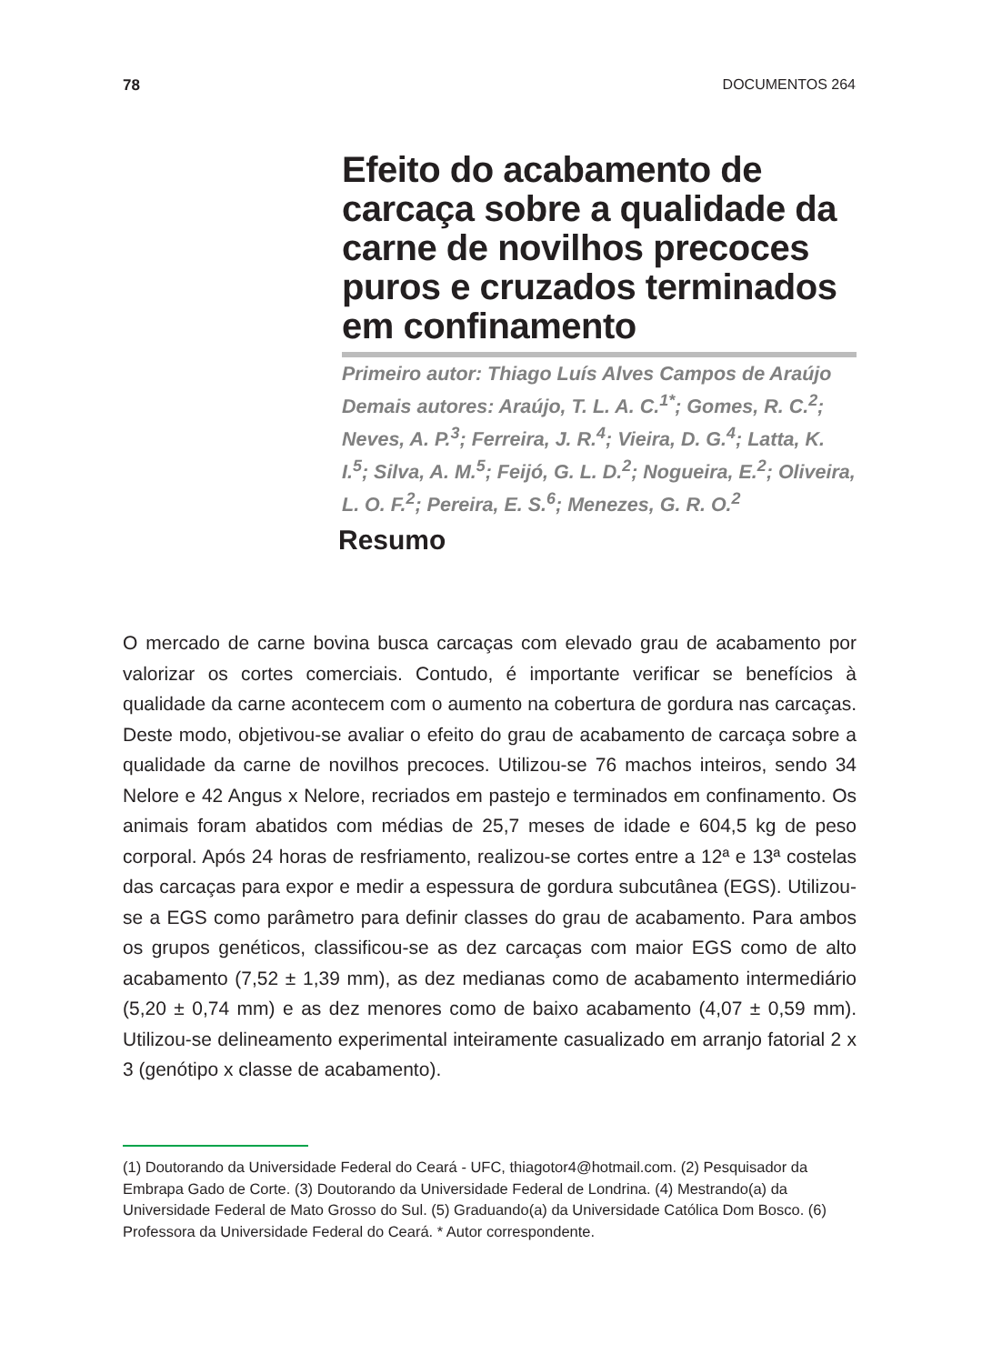78 DOCUMENTOS 264
Efeito do acabamento de carcaça sobre a qualidade da carne de novilhos precoces puros e cruzados terminados em confinamento
Primeiro autor: Thiago Luís Alves Campos de Araújo
Demais autores: Araújo, T. L. A. C.<sup>1*</sup>; Gomes, R. C.<sup>2</sup>; Neves, A. P.<sup>3</sup>; Ferreira, J. R.<sup>4</sup>; Vieira, D. G.<sup>4</sup>; Latta, K. I.<sup>5</sup>; Silva, A. M.<sup>5</sup>; Feijó, G. L. D.<sup>2</sup>; Nogueira, E.<sup>2</sup>; Oliveira, L. O. F.<sup>2</sup>; Pereira, E. S.<sup>6</sup>; Menezes, G. R. O.<sup>2</sup>
Resumo
O mercado de carne bovina busca carcaças com elevado grau de acabamento por valorizar os cortes comerciais. Contudo, é importante verificar se benefícios à qualidade da carne acontecem com o aumento na cobertura de gordura nas carcaças. Deste modo, objetivou-se avaliar o efeito do grau de acabamento de carcaça sobre a qualidade da carne de novilhos precoces. Utilizou-se 76 machos inteiros, sendo 34 Nelore e 42 Angus x Nelore, recriados em pastejo e terminados em confinamento. Os animais foram abatidos com médias de 25,7 meses de idade e 604,5 kg de peso corporal. Após 24 horas de resfriamento, realizou-se cortes entre a 12ª e 13ª costelas das carcaças para expor e medir a espessura de gordura subcutânea (EGS). Utilizou-se a EGS como parâmetro para definir classes do grau de acabamento. Para ambos os grupos genéticos, classificou-se as dez carcaças com maior EGS como de alto acabamento (7,52 ± 1,39 mm), as dez medianas como de acabamento intermediário (5,20 ± 0,74 mm) e as dez menores como de baixo acabamento (4,07 ± 0,59 mm). Utilizou-se delineamento experimental inteiramente casualizado em arranjo fatorial 2 x 3 (genótipo x classe de acabamento).
(1) Doutorando da Universidade Federal do Ceará - UFC, thiagotor4@hotmail.com. (2) Pesquisador da Embrapa Gado de Corte. (3) Doutorando da Universidade Federal de Londrina. (4) Mestrando(a) da Universidade Federal de Mato Grosso do Sul. (5) Graduando(a) da Universidade Católica Dom Bosco. (6) Professora da Universidade Federal do Ceará. * Autor correspondente.